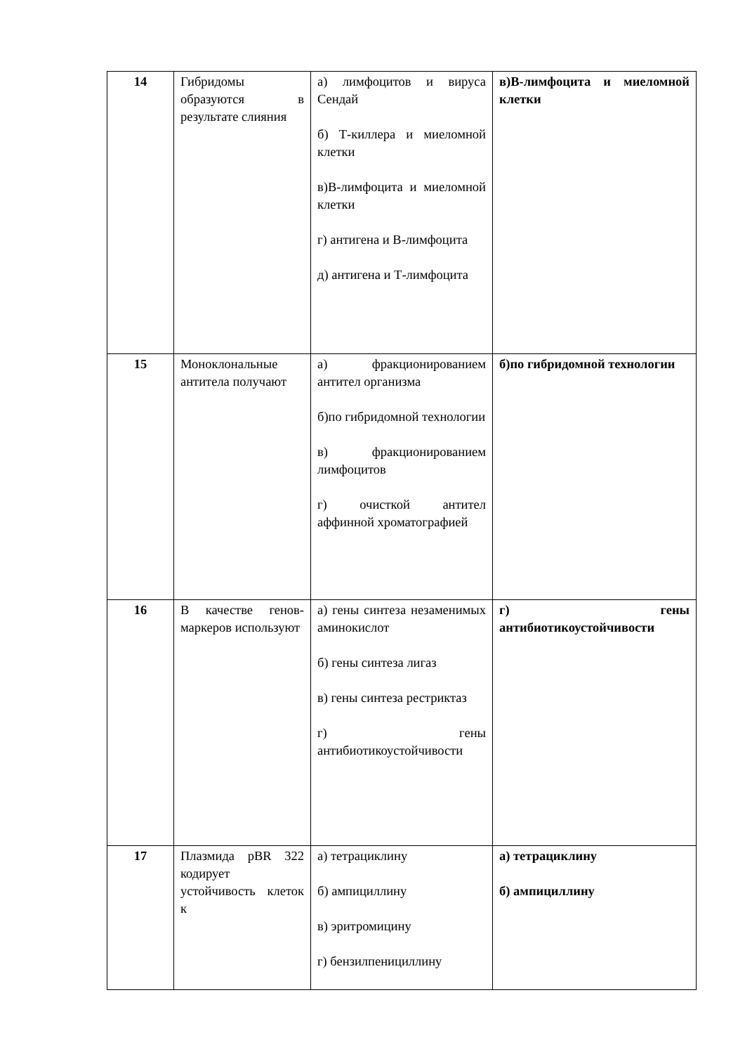| 14 | Гибридомы образуются в результате слияния | а) лимфоцитов и вируса Сендай б) Т-киллера и миеломной клетки в)В-лимфоцита и миеломной клетки г) антигена и В-лимфоцита д) антигена и Т-лимфоцита | в)В-лимфоцита и миеломной клетки |
| 15 | Моноклональные антитела получают | а) фракционированием антител организма б)по гибридомной технологии в) фракционированием лимфоцитов г) очисткой антител аффинной хроматографией | б)по гибридомной технологии |
| 16 | В качестве генов-маркеров используют | а) гены синтеза незаменимых аминокислот б) гены синтеза лигаз в) гены синтеза рестриктаз г) гены антибиотикоустойчивости | г) гены антибиотикоустойчивости |
| 17 | Плазмида pBR 322 кодирует устойчивость клеток к | а) тетрациклину б) ампициллину в) эритромицину г) бензилпенициллину | а) тетрациклину б) ампициллину |